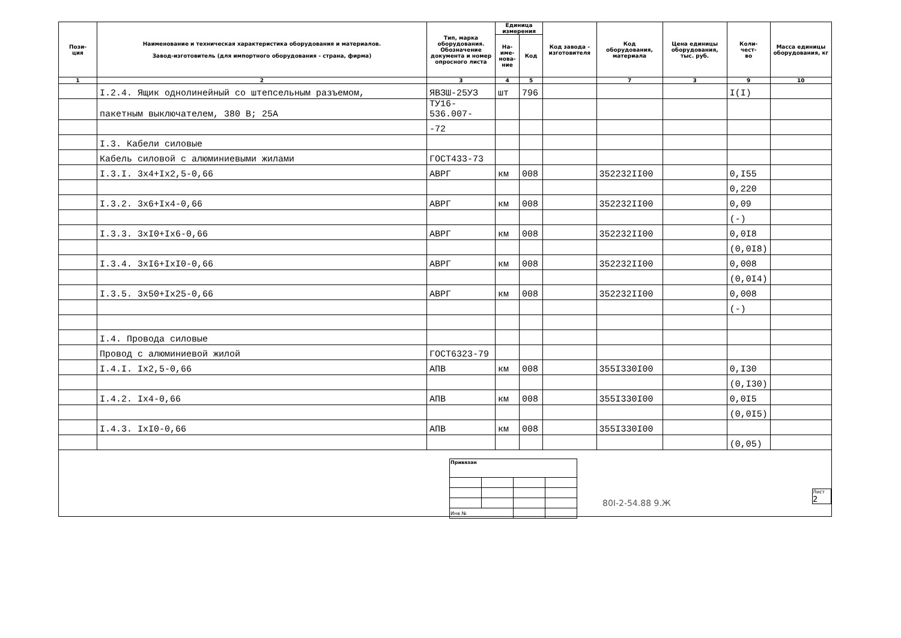| Пози- ция | Наименование и техническая характеристика оборудования и материалов. Завод-изготовитель (для импортного оборудования - страна, фирма) | Тип, марка оборудования. Обозначение документа и номер опросного листа | Единица измерения | | Код завода - изготовителя | Код оборудования, материала | Цена единицы оборудования, тыс. руб. | Коли- чест- во | Масса единицы оборудования, кг |
| --- | --- | --- | --- | --- | --- | --- | --- | --- | --- |
| | | | На- име- нова- ние | Код | | | | | |
| 1 | 2 | 3 | 4 | 5 | | 7 | 3 | 9 | 10 |
| | I.2.4. Ящик однолинейный со штепсельным разъемом, | ЯВЗШ-25УЗ | шт | 796 | | | | I(I) | |
| | пакетным выключателем, 380 В; 25А | ТУ16-536.007- | | | | | | | |
| | | -72 | | | | | | | |
| | I.3. Кабели силовые | | | | | | | | |
| | Кабель силовой с алюминиевыми жилами | ГОСТ433-73 | | | | | | | |
| | I.3.I. 3х4+Iх2,5-0,66 | АВРГ | км | 008 | | 352232II00 | | 0,I55 | |
| | | | | | | | | 0,220 | |
| | I.3.2. 3х6+Iх4-0,66 | АВРГ | км | 008 | | 352232II00 | | 0,09 | |
| | | | | | | | | (-) | |
| | I.3.3. 3хI0+Iх6-0,66 | АВРГ | км | 008 | | 352232II00 | | 0,0I8 | |
| | | | | | | | | (0,0I8) | |
| | I.3.4. 3хI6+IхI0-0,66 | АВРГ | км | 008 | | 352232II00 | | 0,008 | |
| | | | | | | | | (0,0I4) | |
| | I.3.5. 3х50+Iх25-0,66 | АВРГ | км | 008 | | 352232II00 | | 0,008 | |
| | | | | | | | | (-) | |
| | I.4. Провода силовые | | | | | | | | |
| | Провод с алюминиевой жилой | ГОСТ6323-79 | | | | | | | |
| | I.4.I. Iх2,5-0,66 | АПВ | км | 008 | | 355I330I00 | | 0,I30 | |
| | | | | | | | | (0,I30) | |
| | I.4.2. Iх4-0,66 | АПВ | км | 008 | | 355I330I00 | | 0,0I5 | |
| | | | | | | | | (0,0I5) | |
| | I.4.3. IхI0-0,66 | АПВ | км | 008 | | 355I330I00 | | | |
| | | | | | | | | (0,05) | |
| Привязан | | | |
| Инв № | | | |
80I-2-54.88 9.Ж
Лист
2